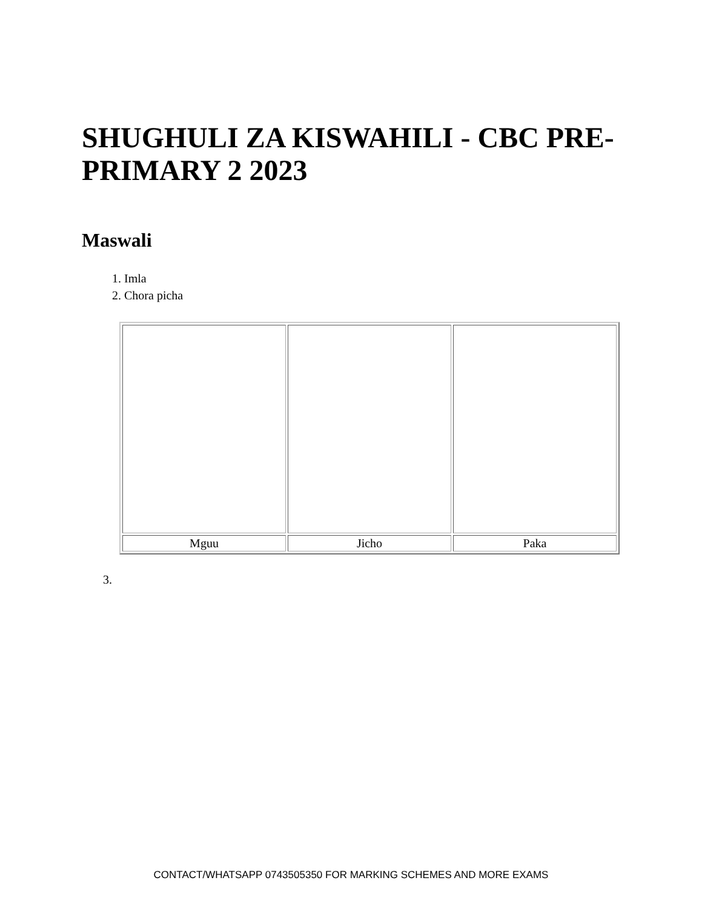SHUGHULI ZA KISWAHILI - CBC PRE-PRIMARY 2 2023
Maswali
1. Imla
2. Chora picha
| Mguu | Jicho | Paka |
3.
CONTACT/WHATSAPP 0743505350 FOR MARKING SCHEMES AND MORE EXAMS